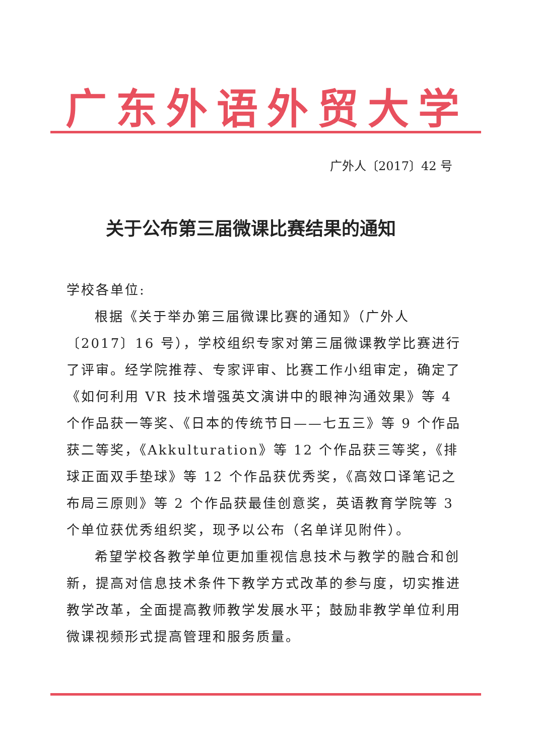广东外语外贸大学
广外人〔2017〕42 号
关于公布第三届微课比赛结果的通知
学校各单位:
根据《关于举办第三届微课比赛的通知》（广外人〔2017〕16 号），学校组织专家对第三届微课教学比赛进行了评审。经学院推荐、专家评审、比赛工作小组审定，确定了《如何利用 VR 技术增强英文演讲中的眼神沟通效果》等 4 个作品获一等奖、《日本的传统节日——七五三》等 9 个作品获二等奖，《Akkulturation》等 12 个作品获三等奖，《排球正面双手垫球》等 12 个作品获优秀奖，《高效口译笔记之布局三原则》等 2 个作品获最佳创意奖，英语教育学院等 3 个单位获优秀组织奖，现予以公布（名单详见附件）。
希望学校各教学单位更加重视信息技术与教学的融合和创新，提高对信息技术条件下教学方式改革的参与度，切实推进教学改革，全面提高教师教学发展水平；鼓励非教学单位利用微课视频形式提高管理和服务质量。